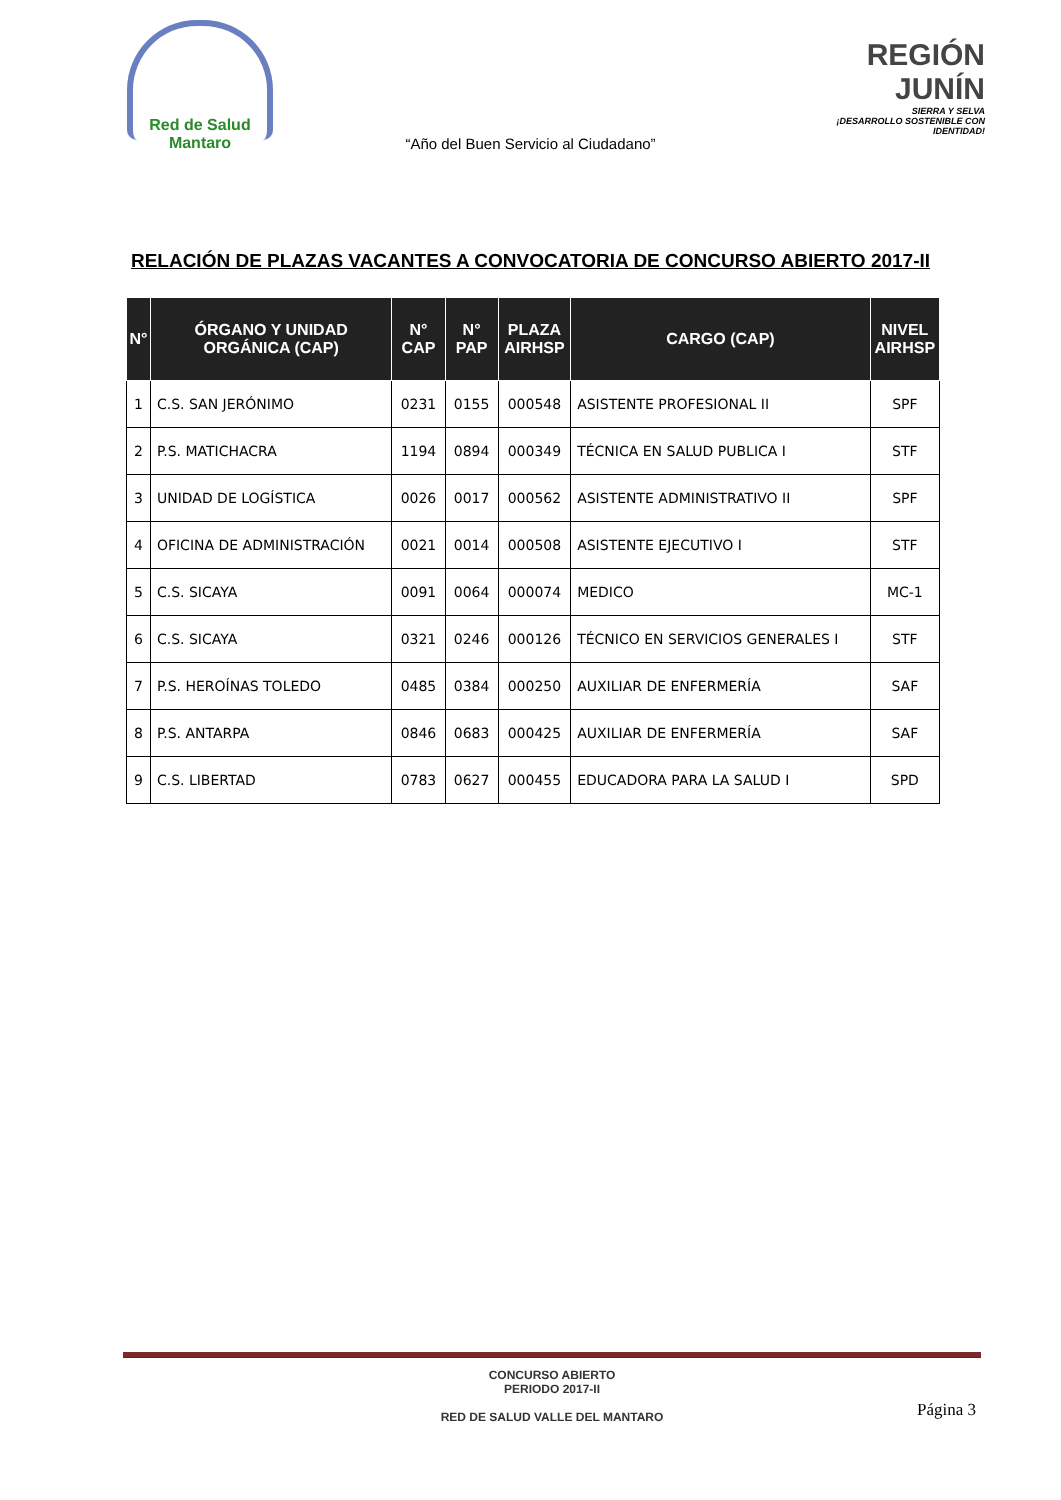Red de Salud
Mantaro
REGIÓN JUNÍN
SIERRA Y SELVA
¡DESARROLLO SOSTENIBLE CON IDENTIDAD!
“Año del Buen Servicio al Ciudadano”
RELACIÓN DE PLAZAS VACANTES A CONVOCATORIA DE CONCURSO ABIERTO 2017-II
| N° | ÓRGANO Y UNIDAD ORGÁNICA (CAP) | N° CAP | N° PAP | PLAZA AIRHSP | CARGO (CAP) | NIVEL AIRHSP |
| --- | --- | --- | --- | --- | --- | --- |
| 1 | C.S. SAN JERÓNIMO | 0231 | 0155 | 000548 | ASISTENTE PROFESIONAL II | SPF |
| 2 | P.S. MATICHACRA | 1194 | 0894 | 000349 | TÉCNICA EN SALUD PUBLICA I | STF |
| 3 | UNIDAD DE LOGÍSTICA | 0026 | 0017 | 000562 | ASISTENTE ADMINISTRATIVO II | SPF |
| 4 | OFICINA DE ADMINISTRACIÓN | 0021 | 0014 | 000508 | ASISTENTE EJECUTIVO I | STF |
| 5 | C.S. SICAYA | 0091 | 0064 | 000074 | MEDICO | MC-1 |
| 6 | C.S. SICAYA | 0321 | 0246 | 000126 | TÉCNICO EN SERVICIOS GENERALES I | STF |
| 7 | P.S. HEROÍNAS TOLEDO | 0485 | 0384 | 000250 | AUXILIAR DE ENFERMERÍA | SAF |
| 8 | P.S. ANTARPA | 0846 | 0683 | 000425 | AUXILIAR DE ENFERMERÍA | SAF |
| 9 | C.S. LIBERTAD | 0783 | 0627 | 000455 | EDUCADORA PARA LA SALUD I | SPD |
CONCURSO ABIERTO
PERIODO 2017-II
RED DE SALUD VALLE DEL MANTARO
Página 3